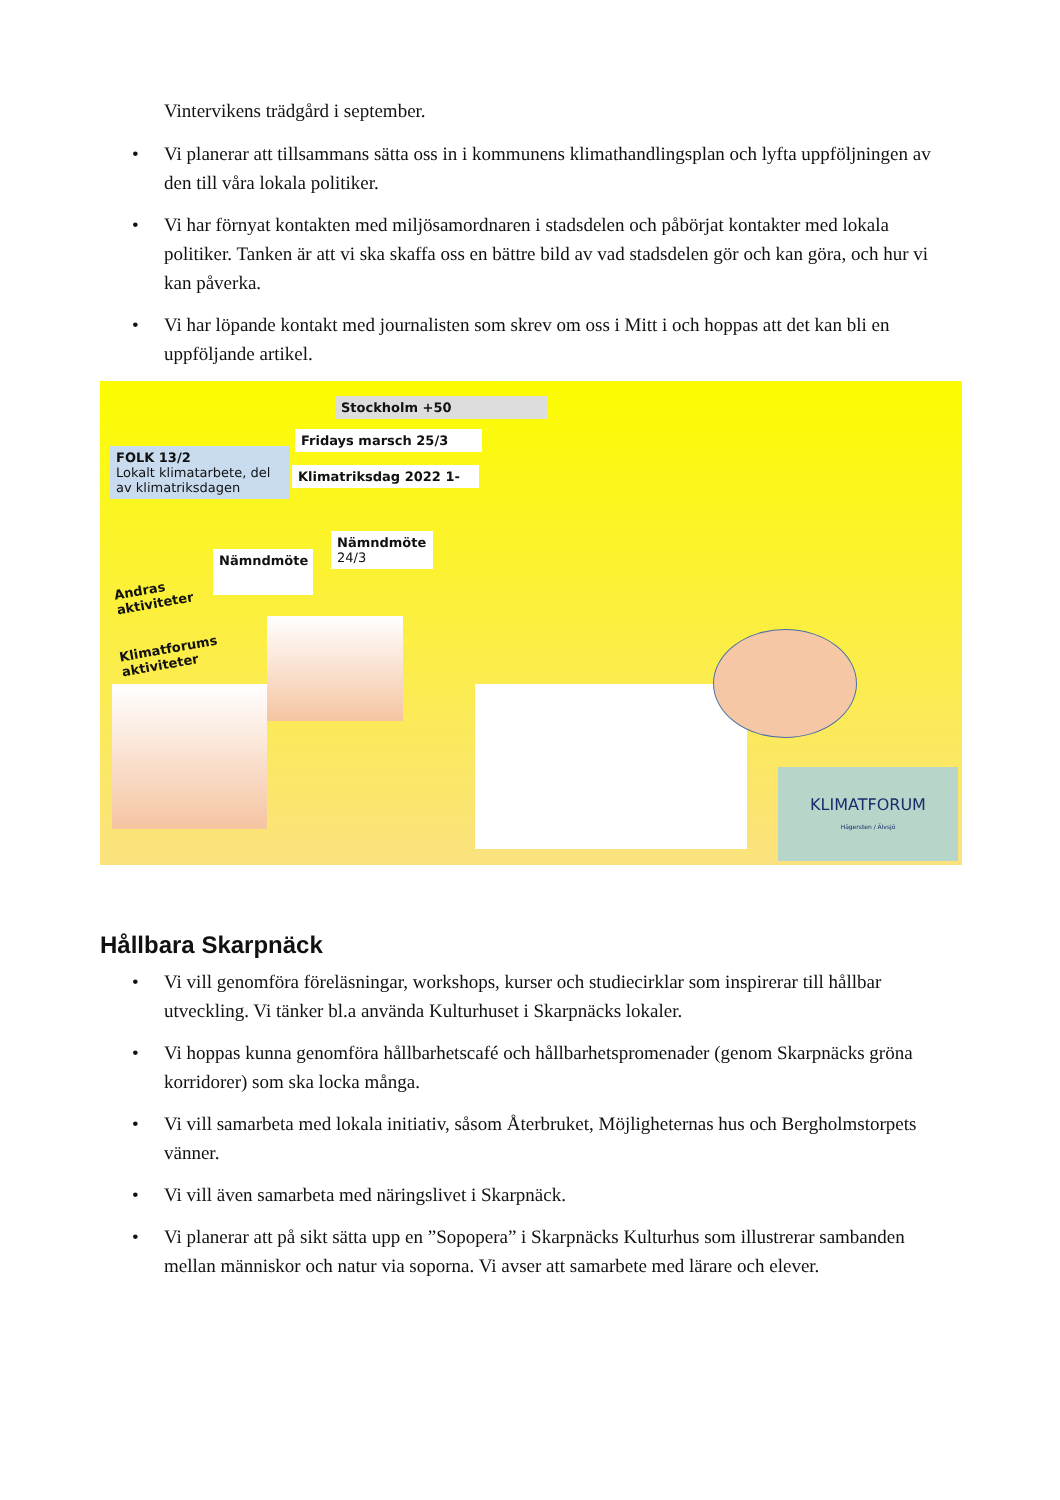Vintervikens trädgård i september.
• Vi planerar att tillsammans sätta oss in i kommunens klimathandlingsplan och lyfta uppföljningen av den till våra lokala politiker.
• Vi har förnyat kontakten med miljösamordnaren i stadsdelen och påbörjat kontakter med lokala politiker. Tanken är att vi ska skaffa oss en bättre bild av vad stadsdelen gör och kan göra, och hur vi kan påverka.
• Vi har löpande kontakt med journalisten som skrev om oss i Mitt i och hoppas att det kan bli en uppföljande artikel.
Stockholm +50
Fridays marsch 25/3
FOLK 13/2
Lokalt klimatarbete, del av klimatriksdagen
Klimatriksdag 2022 1-
Nämndmöte
24/3
Nämndmöte
Andras
aktiviteter
Klimatforums
aktiviteter
KLIMATFORUM
Hägersten / Älvsjö
Hållbara Skarpnäck
• Vi vill genomföra föreläsningar, workshops, kurser och studiecirklar som inspirerar till hållbar utveckling. Vi tänker bl.a använda Kulturhuset i Skarpnäcks lokaler.
• Vi hoppas kunna genomföra hållbarhetscafé och hållbarhetspromenader (genom Skarpnäcks gröna korridorer) som ska locka många.
• Vi vill samarbeta med lokala initiativ, såsom Återbruket, Möjligheternas hus och Bergholmstorpets vänner.
• Vi vill även samarbeta med näringslivet i Skarpnäck.
• Vi planerar att på sikt sätta upp en ”Sopopera” i Skarpnäcks Kulturhus som illustrerar sambanden mellan människor och natur via soporna. Vi avser att samarbete med lärare och elever.